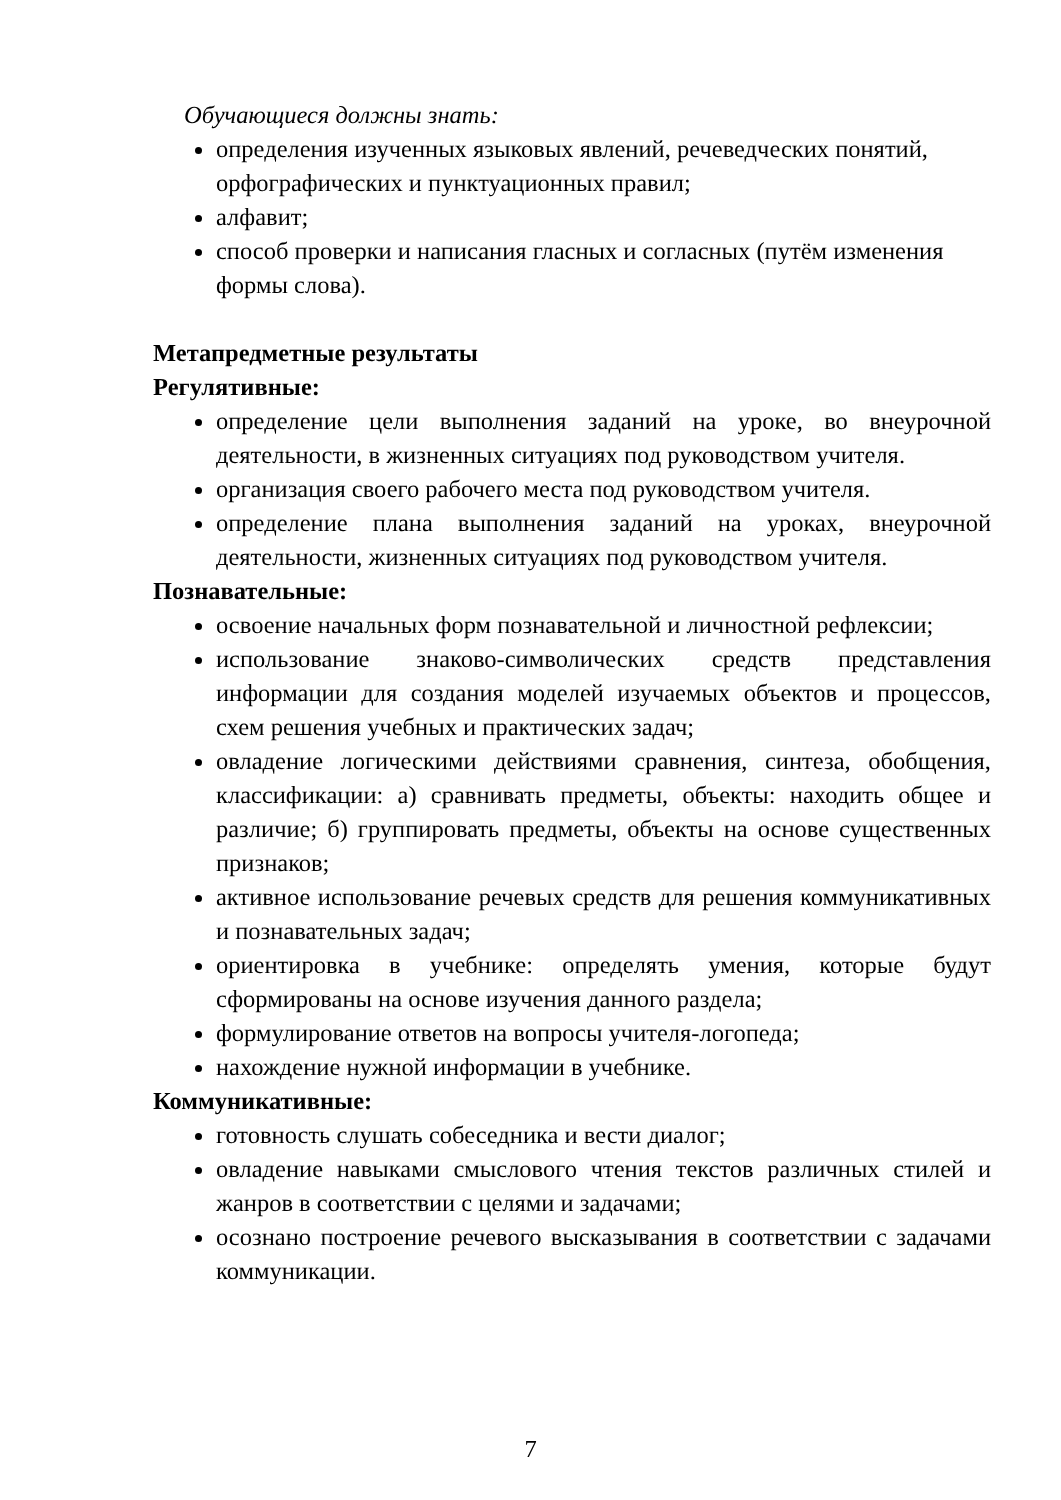Обучающиеся должны знать:
определения изученных языковых явлений, речеведческих понятий, орфографических и пунктуационных правил;
алфавит;
способ проверки и написания гласных и согласных (путём изменения формы слова).
Метапредметные результаты
Регулятивные:
определение цели выполнения заданий на уроке, во внеурочной деятельности, в жизненных ситуациях под руководством учителя.
организация своего рабочего места под руководством учителя.
определение плана выполнения заданий на уроках, внеурочной деятельности, жизненных ситуациях под руководством учителя.
Познавательные:
освоение начальных форм познавательной и личностной рефлексии;
использование знаково-символических средств представления информации для создания моделей изучаемых объектов и процессов, схем решения учебных и практических задач;
овладение логическими действиями сравнения, синтеза, обобщения, классификации: а) сравнивать предметы, объекты: находить общее и различие; б) группировать предметы, объекты на основе существенных признаков;
активное использование речевых средств для решения коммуникативных и познавательных задач;
ориентировка в учебнике: определять умения, которые будут сформированы на основе изучения данного раздела;
формулирование ответов на вопросы учителя-логопеда;
нахождение нужной информации в учебнике.
Коммуникативные:
готовность слушать собеседника и вести диалог;
овладение навыками смыслового чтения текстов различных стилей и жанров в соответствии с целями и задачами;
осознано построение речевого высказывания в соответствии с задачами коммуникации.
7